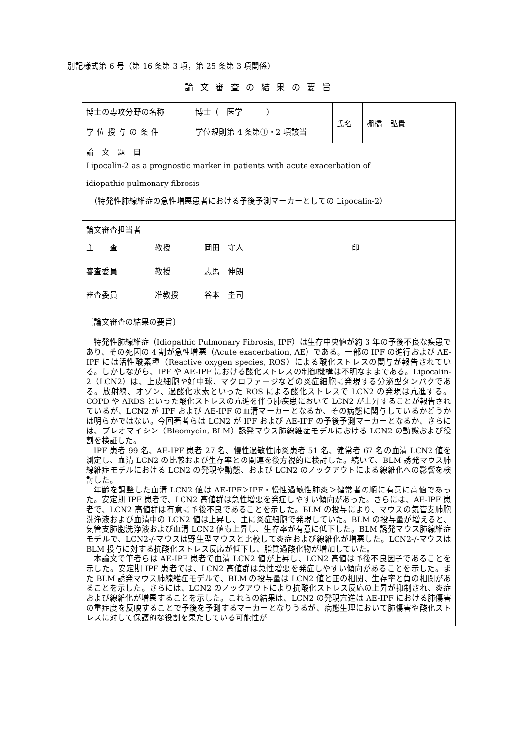別記様式第 6 号（第 16 条第 3 項，第 25 条第 3 項関係）
論文審査の結果の要旨
| 博士の専攻分野の名称 | 博士（ 医学 ） | 氏名 | 棚橋 弘貴 |
| 学位授与の条件 | 学位規則第 4 条第①・2 項該当 | | |
| 論 文 題 目 Lipocalin-2 as a prognostic marker in patients with acute exacerbation of idiopathic pulmonary fibrosis （特発性肺線維症の急性増悪患者における予後予測マーカーとしての Lipocalin-2） | | | |
| 論文審査担当者 主 査 教授 岡田 守人 印 審査委員 教授 志馬 伸朗 審査委員 准教授 谷本 圭司 | | | |
| 〔論文審査の結果の要旨〕 特発性肺線維症（Idiopathic Pulmonary Fibrosis, IPF）は生存中央値が約 3 年の予後不良な疾患であり、その死因の 4 割が急性増悪（Acute exacerbation, AE）である。一部の IPF の進行および AE-IPF には活性酸素種（Reactive oxygen species, ROS）による酸化ストレスの関与が報告されている。しかしながら、IPF や AE-IPF における酸化ストレスの制御機構は不明なままである。Lipocalin-2（LCN2）は、上皮細胞や好中球、マクロファージなどの炎症細胞に発現する分泌型タンパクである。放射線、オゾン、過酸化水素といった ROS による酸化ストレスで LCN2 の発現は亢進する。COPD や ARDS といった酸化ストレスの亢進を伴う肺疾患において LCN2 が上昇することが報告されているが、LCN2 が IPF および AE-IPF の血清マーカーとなるか、その病態に関与しているかどうかは明らかではない。今回著者らは LCN2 が IPF および AE-IPF の予後予測マーカーとなるか、さらには、ブレオマイシン（Bleomycin, BLM）誘発マウス肺線維症モデルにおける LCN2 の動態および役割を検証した。 IPF 患者 99 名、AE-IPF 患者 27 名、慢性過敏性肺炎患者 51 名、健常者 67 名の血清 LCN2 値を測定し、血清 LCN2 の比較および生存率との関連を後方視的に検討した。続いて、BLM 誘発マウス肺線維症モデルにおける LCN2 の発現や動態、および LCN2 のノックアウトによる線維化への影響を検討した。 年齢を調整した血清 LCN2 値は AE-IPF＞IPF・慢性過敏性肺炎＞健常者の順に有意に高値であった。安定期 IPF 患者で、LCN2 高値群は急性増悪を発症しやすい傾向があった。さらには、AE-IPF 患者で、LCN2 高値群は有意に予後不良であることを示した。BLM の投与により、マウスの気管支肺胞洗浄液および血清中の LCN2 値は上昇し、主に炎症細胞で発現していた。BLM の投与量が増えると、気管支肺胞洗浄液および血清 LCN2 値も上昇し、生存率が有意に低下した。BLM 誘発マウス肺線維症モデルで、LCN2-/-マウスは野生型マウスと比較して炎症および線維化が増悪した。LCN2-/-マウスは BLM 投与に対する抗酸化ストレス反応が低下し、脂質過酸化物が増加していた。 本論文で筆者らは AE-IPF 患者で血清 LCN2 値が上昇し、LCN2 高値は予後不良因子であることを示した。安定期 IPF 患者では、LCN2 高値群は急性増悪を発症しやすい傾向があることを示した。また BLM 誘発マウス肺線維症モデルで、BLM の投与量は LCN2 値と正の相関、生存率と負の相関があることを示した。さらには、LCN2 のノックアウトにより抗酸化ストレス反応の上昇が抑制され、炎症および線維化が増悪することを示した。これらの結果は、LCN2 の発現亢進は AE-IPF における肺傷害の重症度を反映することで予後を予測するマーカーとなりうるが、病態生理において肺傷害や酸化ストレスに対して保護的な役割を果たしている可能性が | | | |